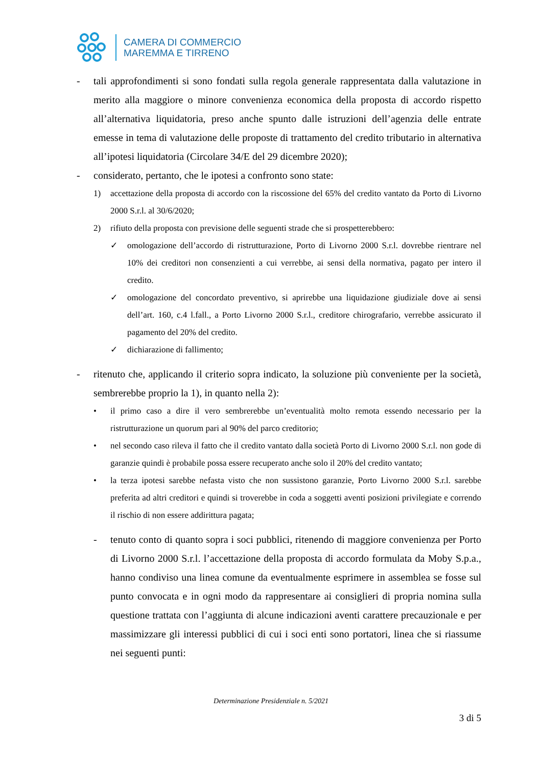CAMERA DI COMMERCIO
MAREMMA E TIRRENO
- tali approfondimenti si sono fondati sulla regola generale rappresentata dalla valutazione in merito alla maggiore o minore convenienza economica della proposta di accordo rispetto all’alternativa liquidatoria, preso anche spunto dalle istruzioni dell’agenzia delle entrate emesse in tema di valutazione delle proposte di trattamento del credito tributario in alternativa all’ipotesi liquidatoria (Circolare 34/E del 29 dicembre 2020);
- considerato, pertanto, che le ipotesi a confronto sono state:
1) accettazione della proposta di accordo con la riscossione del 65% del credito vantato da Porto di Livorno 2000 S.r.l. al 30/6/2020;
2) rifiuto della proposta con previsione delle seguenti strade che si prospetterebbero:
✓ omologazione dell’accordo di ristrutturazione, Porto di Livorno 2000 S.r.l. dovrebbe rientrare nel 10% dei creditori non consenzienti a cui verrebbe, ai sensi della normativa, pagato per intero il credito.
✓ omologazione del concordato preventivo, si aprirebbe una liquidazione giudiziale dove ai sensi dell’art. 160, c.4 l.fall., a Porto Livorno 2000 S.r.l., creditore chirografario, verrebbe assicurato il pagamento del 20% del credito.
✓ dichiarazione di fallimento;
- ritenuto che, applicando il criterio sopra indicato, la soluzione più conveniente per la società, sembrerebbe proprio la 1), in quanto nella 2):
• il primo caso a dire il vero sembrerebbe un’eventualità molto remota essendo necessario per la ristrutturazione un quorum pari al 90% del parco creditorio;
• nel secondo caso rileva il fatto che il credito vantato dalla società Porto di Livorno 2000 S.r.l. non gode di garanzie quindi è probabile possa essere recuperato anche solo il 20% del credito vantato;
• la terza ipotesi sarebbe nefasta visto che non sussistono garanzie, Porto Livorno 2000 S.r.l. sarebbe preferita ad altri creditori e quindi si troverebbe in coda a soggetti aventi posizioni privilegiate e correndo il rischio di non essere addirittura pagata;
- tenuto conto di quanto sopra i soci pubblici, ritenendo di maggiore convenienza per Porto di Livorno 2000 S.r.l. l’accettazione della proposta di accordo formulata da Moby S.p.a., hanno condiviso una linea comune da eventualmente esprimere in assemblea se fosse sul punto convocata e in ogni modo da rappresentare ai consiglieri di propria nomina sulla questione trattata con l’aggiunta di alcune indicazioni aventi carattere precauzionale e per massimizzare gli interessi pubblici di cui i soci enti sono portatori, linea che si riassume nei seguenti punti:
Determinazione Presidenziale n. 5/2021
3 di 5